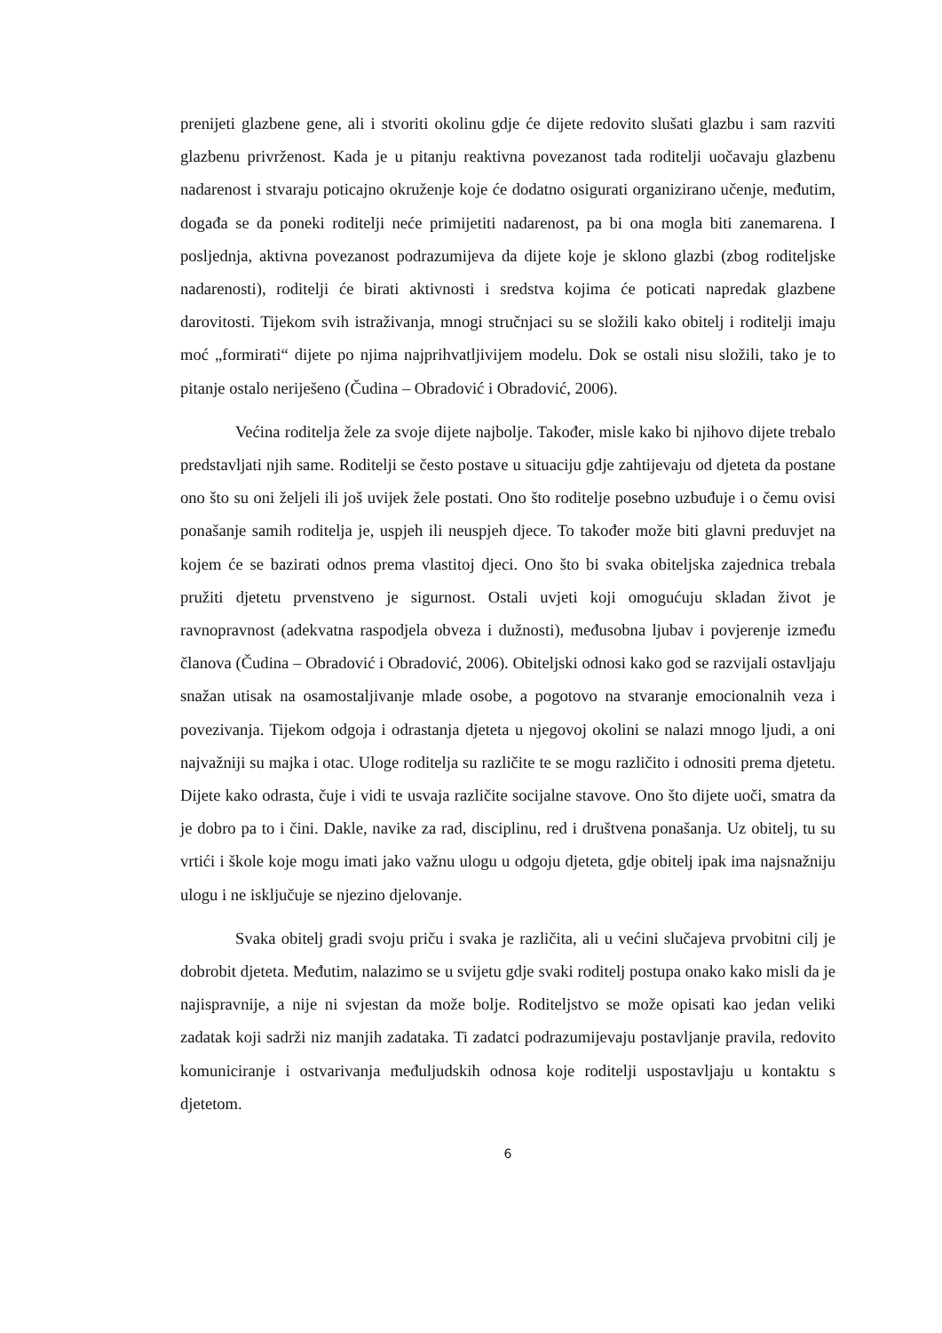prenijeti glazbene gene, ali i stvoriti okolinu gdje će dijete redovito slušati glazbu i sam razviti glazbenu privrženost. Kada je u pitanju reaktivna povezanost tada roditelji uočavaju glazbenu nadarenost i stvaraju poticajno okruženje koje će dodatno osigurati organizirano učenje, međutim, događa se da poneki roditelji neće primijetiti nadarenost, pa bi ona mogla biti zanemarena. I posljednja, aktivna povezanost podrazumijeva da dijete koje je sklono glazbi (zbog roditeljske nadarenosti), roditelji će birati aktivnosti i sredstva kojima će poticati napredak glazbene darovitosti. Tijekom svih istraživanja, mnogi stručnjaci su se složili kako obitelj i roditelji imaju moć „formirati“ dijete po njima najprihvatljivijem modelu. Dok se ostali nisu složili, tako je to pitanje ostalo neriješeno (Čudina – Obradović i Obradović, 2006).
Većina roditelja žele za svoje dijete najbolje. Također, misle kako bi njihovo dijete trebalo predstavljati njih same. Roditelji se često postave u situaciju gdje zahtijevaju od djeteta da postane ono što su oni željeli ili još uvijek žele postati. Ono što roditelje posebno uzbuđuje i o čemu ovisi ponašanje samih roditelja je, uspjeh ili neuspjeh djece. To također može biti glavni preduvjet na kojem će se bazirati odnos prema vlastitoj djeci. Ono što bi svaka obiteljska zajednica trebala pružiti djetetu prvenstveno je sigurnost. Ostali uvjeti koji omogućuju skladan život je ravnopravnost (adekvatna raspodjela obveza i dužnosti), međusobna ljubav i povjerenje između članova (Čudina – Obradović i Obradović, 2006). Obiteljski odnosi kako god se razvijali ostavljaju snažan utisak na osamostaljivanje mlade osobe, a pogotovo na stvaranje emocionalnih veza i povezivanja. Tijekom odgoja i odrastanja djeteta u njegovoj okolini se nalazi mnogo ljudi, a oni najvažniji su majka i otac. Uloge roditelja su različite te se mogu različito i odnositi prema djetetu. Dijete kako odrasta, čuje i vidi te usvaja različite socijalne stavove. Ono što dijete uoči, smatra da je dobro pa to i čini. Dakle, navike za rad, disciplinu, red i društvena ponašanja. Uz obitelj, tu su vrtići i škole koje mogu imati jako važnu ulogu u odgoju djeteta, gdje obitelj ipak ima najsnažniju ulogu i ne isključuje se njezino djelovanje.
Svaka obitelj gradi svoju priču i svaka je različita, ali u većini slučajeva prvobitni cilj je dobrobit djeteta. Međutim, nalazimo se u svijetu gdje svaki roditelj postupa onako kako misli da je najispravnije, a nije ni svjestan da može bolje. Roditeljstvo se može opisati kao jedan veliki zadatak koji sadrži niz manjih zadataka. Ti zadatci podrazumijevaju postavljanje pravila, redovito komuniciranje i ostvarivanja međuljudskih odnosa koje roditelji uspostavljaju u kontaktu s djetetom.
6